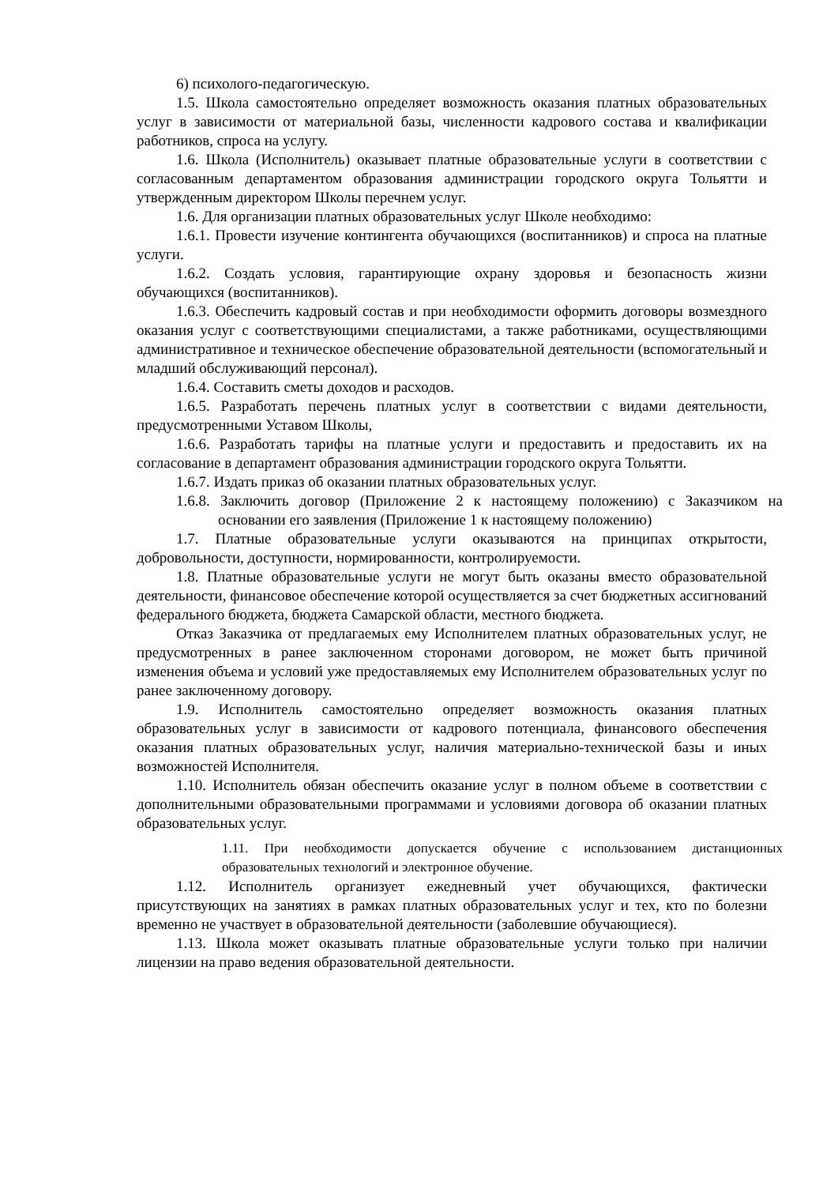6) психолого-педагогическую.
1.5. Школа самостоятельно определяет возможность оказания платных образовательных услуг в зависимости от материальной базы, численности кадрового состава и квалификации работников, спроса на услугу.
1.6. Школа (Исполнитель) оказывает платные образовательные услуги в соответствии с согласованным департаментом образования администрации городского округа Тольятти и утвержденным директором Школы перечнем услуг.
1.6. Для организации платных образовательных услуг Школе необходимо:
1.6.1. Провести изучение контингента обучающихся (воспитанников) и спроса на платные услуги.
1.6.2. Создать условия, гарантирующие охрану здоровья и безопасность жизни обучающихся (воспитанников).
1.6.3. Обеспечить кадровый состав и при необходимости оформить договоры возмездного оказания услуг с соответствующими специалистами, а также работниками, осуществляющими административное и техническое обеспечение образовательной деятельности (вспомогательный и младший обслуживающий персонал).
1.6.4. Составить сметы доходов и расходов.
1.6.5. Разработать перечень платных услуг в соответствии с видами деятельности, предусмотренными Уставом Школы,
1.6.6. Разработать тарифы на платные услуги и предоставить и предоставить их на согласование в департамент образования администрации городского округа Тольятти.
1.6.7. Издать приказ об оказании платных образовательных услуг.
1.6.8. Заключить договор (Приложение 2 к настоящему положению) с Заказчиком на основании его заявления (Приложение 1 к настоящему положению)
1.7. Платные образовательные услуги оказываются на принципах открытости, добровольности, доступности, нормированности, контролируемости.
1.8. Платные образовательные услуги не могут быть оказаны вместо образовательной деятельности, финансовое обеспечение которой осуществляется за счет бюджетных ассигнований федерального бюджета, бюджета Самарской области, местного бюджета.
Отказ Заказчика от предлагаемых ему Исполнителем платных образовательных услуг, не предусмотренных в ранее заключенном сторонами договором, не может быть причиной изменения объема и условий уже предоставляемых ему Исполнителем образовательных услуг по ранее заключенному договору.
1.9. Исполнитель самостоятельно определяет возможность оказания платных образовательных услуг в зависимости от кадрового потенциала, финансового обеспечения оказания платных образовательных услуг, наличия материально-технической базы и иных возможностей Исполнителя.
1.10. Исполнитель обязан обеспечить оказание услуг в полном объеме в соответствии с дополнительными образовательными программами и условиями договора об оказании платных образовательных услуг.
1.11. При необходимости допускается обучение с использованием дистанционных образовательных технологий и электронное обучение.
1.12. Исполнитель организует ежедневный учет обучающихся, фактически присутствующих на занятиях в рамках платных образовательных услуг и тех, кто по болезни временно не участвует в образовательной деятельности (заболевшие обучающиеся).
1.13. Школа может оказывать платные образовательные услуги только при наличии лицензии на право ведения образовательной деятельности.